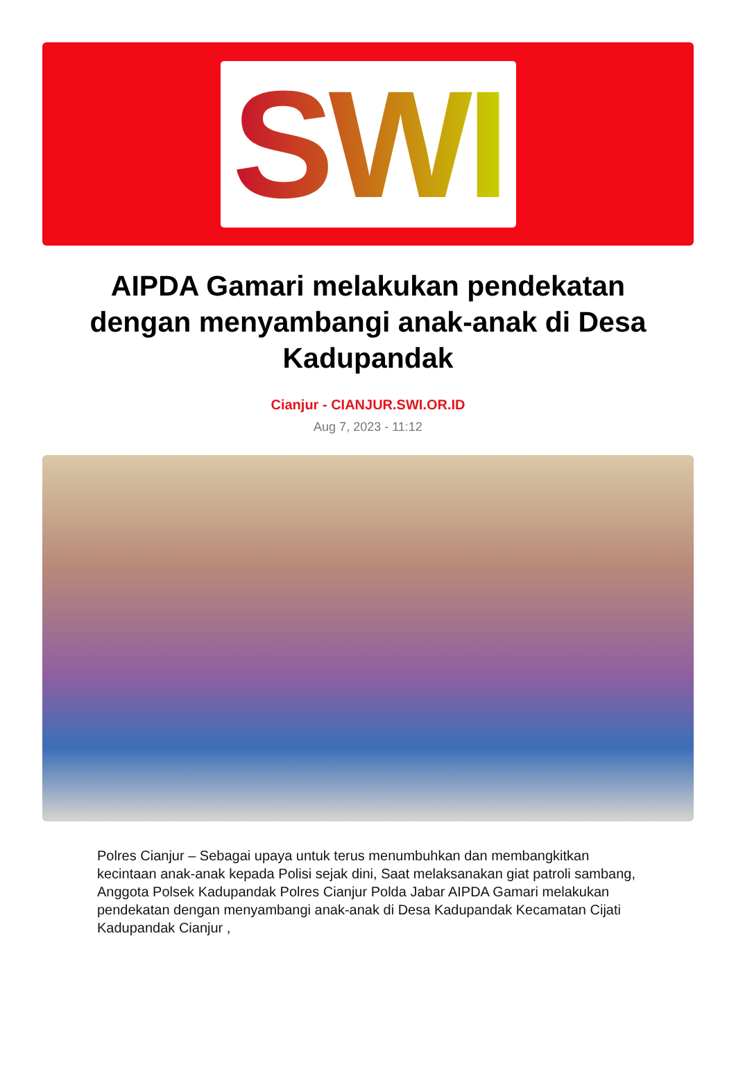SWI
AIPDA Gamari melakukan pendekatan dengan menyambangi anak-anak di Desa Kadupandak
Cianjur - CIANJUR.SWI.OR.ID
Aug 7, 2023 - 11:12
Polres Cianjur – Sebagai upaya untuk terus menumbuhkan dan membangkitkan kecintaan anak-anak kepada Polisi sejak dini, Saat melaksanakan giat patroli sambang, Anggota Polsek Kadupandak Polres Cianjur Polda Jabar AIPDA Gamari melakukan pendekatan dengan menyambangi anak-anak di Desa Kadupandak Kecamatan Cijati Kadupandak Cianjur ,